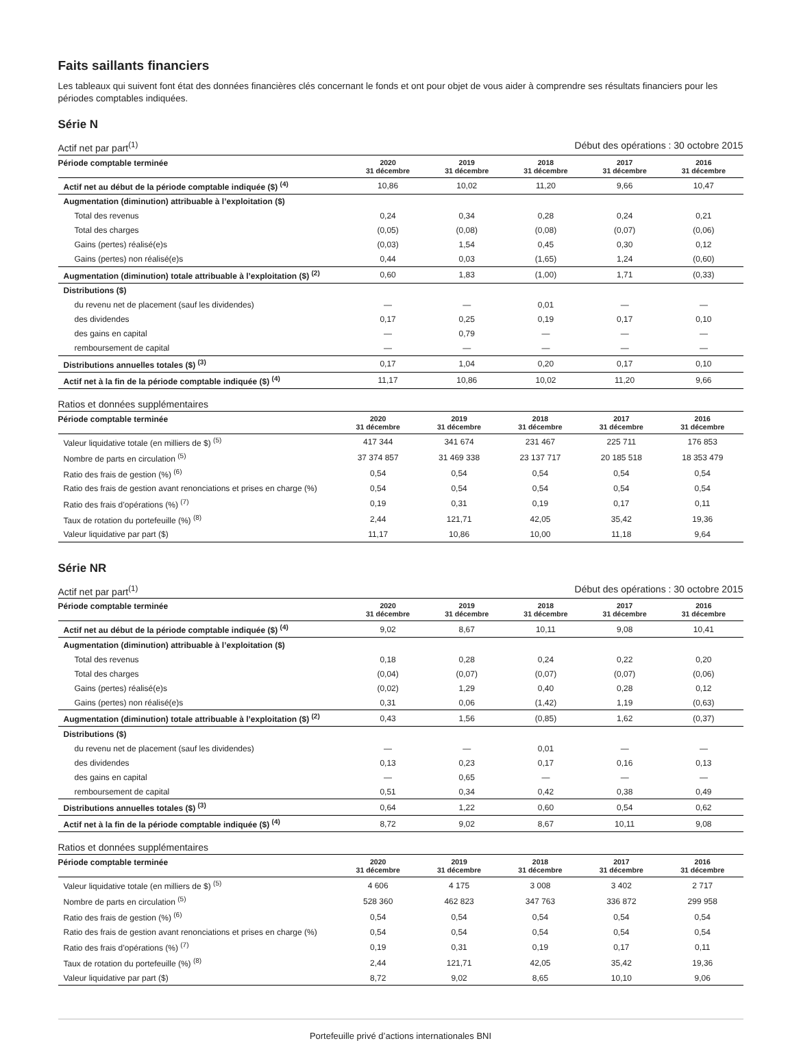Faits saillants financiers
Les tableaux qui suivent font état des données financières clés concernant le fonds et ont pour objet de vous aider à comprendre ses résultats financiers pour les périodes comptables indiquées.
Série N
Actif net par part<sup>(1)</sup> Début des opérations : 30 octobre 2015
| Période comptable terminée | 2020 31 décembre | 2019 31 décembre | 2018 31 décembre | 2017 31 décembre | 2016 31 décembre |
| --- | --- | --- | --- | --- | --- |
| Actif net au début de la période comptable indiquée ($) <sup>(4)</sup> | 10,86 | 10,02 | 11,20 | 9,66 | 10,47 |
| Augmentation (diminution) attribuable à l’exploitation ($) | | | | | |
| Total des revenus | 0,24 | 0,34 | 0,28 | 0,24 | 0,21 |
| Total des charges | (0,05) | (0,08) | (0,08) | (0,07) | (0,06) |
| Gains (pertes) réalisé(e)s | (0,03) | 1,54 | 0,45 | 0,30 | 0,12 |
| Gains (pertes) non réalisé(e)s | 0,44 | 0,03 | (1,65) | 1,24 | (0,60) |
| Augmentation (diminution) totale attribuable à l’exploitation ($) <sup>(2)</sup> | 0,60 | 1,83 | (1,00) | 1,71 | (0,33) |
| Distributions ($) | | | | | |
| du revenu net de placement (sauf les dividendes) | — | — | 0,01 | — | — |
| des dividendes | 0,17 | 0,25 | 0,19 | 0,17 | 0,10 |
| des gains en capital | — | 0,79 | — | — | — |
| remboursement de capital | — | — | — | — | — |
| Distributions annuelles totales ($) <sup>(3)</sup> | 0,17 | 1,04 | 0,20 | 0,17 | 0,10 |
| Actif net à la fin de la période comptable indiquée ($) <sup>(4)</sup> | 11,17 | 10,86 | 10,02 | 11,20 | 9,66 |
Ratios et données supplémentaires
| Période comptable terminée | 2020 31 décembre | 2019 31 décembre | 2018 31 décembre | 2017 31 décembre | 2016 31 décembre |
| --- | --- | --- | --- | --- | --- |
| Valeur liquidative totale (en milliers de $) <sup>(5)</sup> | 417 344 | 341 674 | 231 467 | 225 711 | 176 853 |
| Nombre de parts en circulation <sup>(5)</sup> | 37 374 857 | 31 469 338 | 23 137 717 | 20 185 518 | 18 353 479 |
| Ratio des frais de gestion (%) <sup>(6)</sup> | 0,54 | 0,54 | 0,54 | 0,54 | 0,54 |
| Ratio des frais de gestion avant renonciations et prises en charge (%) | 0,54 | 0,54 | 0,54 | 0,54 | 0,54 |
| Ratio des frais d’opérations (%) <sup>(7)</sup> | 0,19 | 0,31 | 0,19 | 0,17 | 0,11 |
| Taux de rotation du portefeuille (%) <sup>(8)</sup> | 2,44 | 121,71 | 42,05 | 35,42 | 19,36 |
| Valeur liquidative par part ($) | 11,17 | 10,86 | 10,00 | 11,18 | 9,64 |
Série NR
Actif net par part<sup>(1)</sup> Début des opérations : 30 octobre 2015
| Période comptable terminée | 2020 31 décembre | 2019 31 décembre | 2018 31 décembre | 2017 31 décembre | 2016 31 décembre |
| --- | --- | --- | --- | --- | --- |
| Actif net au début de la période comptable indiquée ($) <sup>(4)</sup> | 9,02 | 8,67 | 10,11 | 9,08 | 10,41 |
| Augmentation (diminution) attribuable à l’exploitation ($) | | | | | |
| Total des revenus | 0,18 | 0,28 | 0,24 | 0,22 | 0,20 |
| Total des charges | (0,04) | (0,07) | (0,07) | (0,07) | (0,06) |
| Gains (pertes) réalisé(e)s | (0,02) | 1,29 | 0,40 | 0,28 | 0,12 |
| Gains (pertes) non réalisé(e)s | 0,31 | 0,06 | (1,42) | 1,19 | (0,63) |
| Augmentation (diminution) totale attribuable à l’exploitation ($) <sup>(2)</sup> | 0,43 | 1,56 | (0,85) | 1,62 | (0,37) |
| Distributions ($) | | | | | |
| du revenu net de placement (sauf les dividendes) | — | — | 0,01 | — | — |
| des dividendes | 0,13 | 0,23 | 0,17 | 0,16 | 0,13 |
| des gains en capital | — | 0,65 | — | — | — |
| remboursement de capital | 0,51 | 0,34 | 0,42 | 0,38 | 0,49 |
| Distributions annuelles totales ($) <sup>(3)</sup> | 0,64 | 1,22 | 0,60 | 0,54 | 0,62 |
| Actif net à la fin de la période comptable indiquée ($) <sup>(4)</sup> | 8,72 | 9,02 | 8,67 | 10,11 | 9,08 |
Ratios et données supplémentaires
| Période comptable terminée | 2020 31 décembre | 2019 31 décembre | 2018 31 décembre | 2017 31 décembre | 2016 31 décembre |
| --- | --- | --- | --- | --- | --- |
| Valeur liquidative totale (en milliers de $) <sup>(5)</sup> | 4 606 | 4 175 | 3 008 | 3 402 | 2 717 |
| Nombre de parts en circulation <sup>(5)</sup> | 528 360 | 462 823 | 347 763 | 336 872 | 299 958 |
| Ratio des frais de gestion (%) <sup>(6)</sup> | 0,54 | 0,54 | 0,54 | 0,54 | 0,54 |
| Ratio des frais de gestion avant renonciations et prises en charge (%) | 0,54 | 0,54 | 0,54 | 0,54 | 0,54 |
| Ratio des frais d’opérations (%) <sup>(7)</sup> | 0,19 | 0,31 | 0,19 | 0,17 | 0,11 |
| Taux de rotation du portefeuille (%) <sup>(8)</sup> | 2,44 | 121,71 | 42,05 | 35,42 | 19,36 |
| Valeur liquidative par part ($) | 8,72 | 9,02 | 8,65 | 10,10 | 9,06 |
Portefeuille privé d’actions internationales BNI